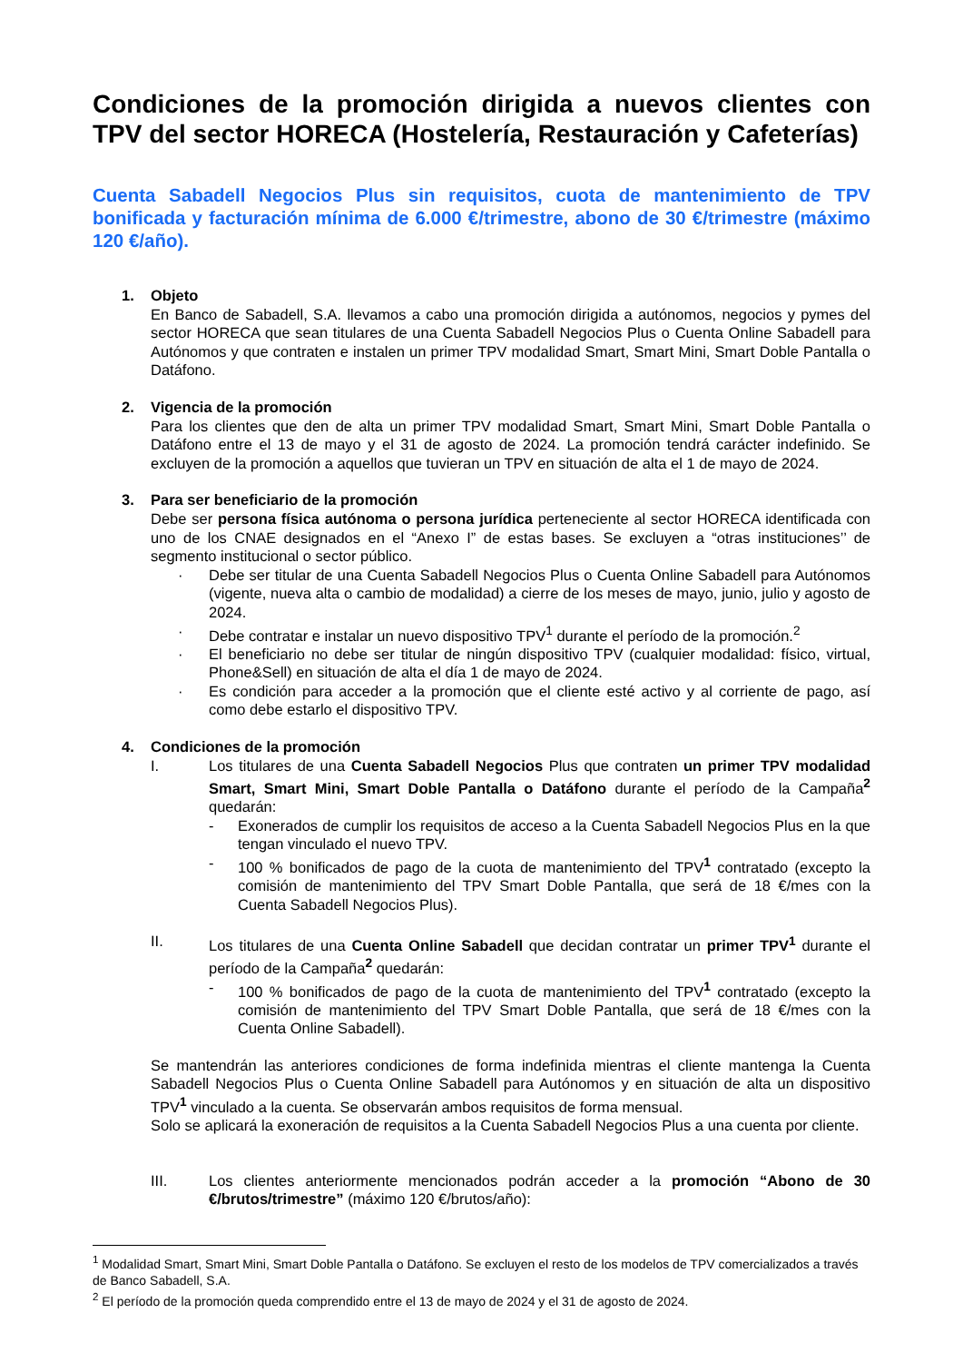Condiciones de la promoción dirigida a nuevos clientes con TPV del sector HORECA (Hostelería, Restauración y Cafeterías)
Cuenta Sabadell Negocios Plus sin requisitos, cuota de mantenimiento de TPV bonificada y facturación mínima de 6.000 €/trimestre, abono de 30 €/trimestre (máximo 120 €/año).
1. Objeto
En Banco de Sabadell, S.A. llevamos a cabo una promoción dirigida a autónomos, negocios y pymes del sector HORECA que sean titulares de una Cuenta Sabadell Negocios Plus o Cuenta Online Sabadell para Autónomos y que contraten e instalen un primer TPV modalidad Smart, Smart Mini, Smart Doble Pantalla o Datáfono.
2. Vigencia de la promoción
Para los clientes que den de alta un primer TPV modalidad Smart, Smart Mini, Smart Doble Pantalla o Datáfono entre el 13 de mayo y el 31 de agosto de 2024. La promoción tendrá carácter indefinido. Se excluyen de la promoción a aquellos que tuvieran un TPV en situación de alta el 1 de mayo de 2024.
3. Para ser beneficiario de la promoción
Debe ser persona física autónoma o persona jurídica perteneciente al sector HORECA identificada con uno de los CNAE designados en el “Anexo I” de estas bases. Se excluyen a “otras instituciones’’ de segmento institucional o sector público.
· Debe ser titular de una Cuenta Sabadell Negocios Plus o Cuenta Online Sabadell para Autónomos (vigente, nueva alta o cambio de modalidad) a cierre de los meses de mayo, junio, julio y agosto de 2024.
· Debe contratar e instalar un nuevo dispositivo TPV<sup>1</sup> durante el período de la promoción.<sup>2</sup>
· El beneficiario no debe ser titular de ningún dispositivo TPV (cualquier modalidad: físico, virtual, Phone&Sell) en situación de alta el día 1 de mayo de 2024.
· Es condición para acceder a la promoción que el cliente esté activo y al corriente de pago, así como debe estarlo el dispositivo TPV.
4. Condiciones de la promoción
I. Los titulares de una Cuenta Sabadell Negocios Plus que contraten un primer TPV modalidad Smart, Smart Mini, Smart Doble Pantalla o Datáfono durante el período de la Campaña<sup>2</sup> quedarán:
- Exonerados de cumplir los requisitos de acceso a la Cuenta Sabadell Negocios Plus en la que tengan vinculado el nuevo TPV.
- 100 % bonificados de pago de la cuota de mantenimiento del TPV<sup>1</sup> contratado (excepto la comisión de mantenimiento del TPV Smart Doble Pantalla, que será de 18 €/mes con la Cuenta Sabadell Negocios Plus).
II. Los titulares de una Cuenta Online Sabadell que decidan contratar un primer TPV<sup>1</sup> durante el período de la Campaña<sup>2</sup> quedarán:
- 100 % bonificados de pago de la cuota de mantenimiento del TPV<sup>1</sup> contratado (excepto la comisión de mantenimiento del TPV Smart Doble Pantalla, que será de 18 €/mes con la Cuenta Online Sabadell).
Se mantendrán las anteriores condiciones de forma indefinida mientras el cliente mantenga la Cuenta Sabadell Negocios Plus o Cuenta Online Sabadell para Autónomos y en situación de alta un dispositivo TPV<sup>1</sup> vinculado a la cuenta. Se observarán ambos requisitos de forma mensual.
Solo se aplicará la exoneración de requisitos a la Cuenta Sabadell Negocios Plus a una cuenta por cliente.
III. Los clientes anteriormente mencionados podrán acceder a la promoción “Abono de 30 €/brutos/trimestre” (máximo 120 €/brutos/año):
<sup>1</sup> Modalidad Smart, Smart Mini, Smart Doble Pantalla o Datáfono. Se excluyen el resto de los modelos de TPV comercializados a través de Banco Sabadell, S.A.
<sup>2</sup> El período de la promoción queda comprendido entre el 13 de mayo de 2024 y el 31 de agosto de 2024.